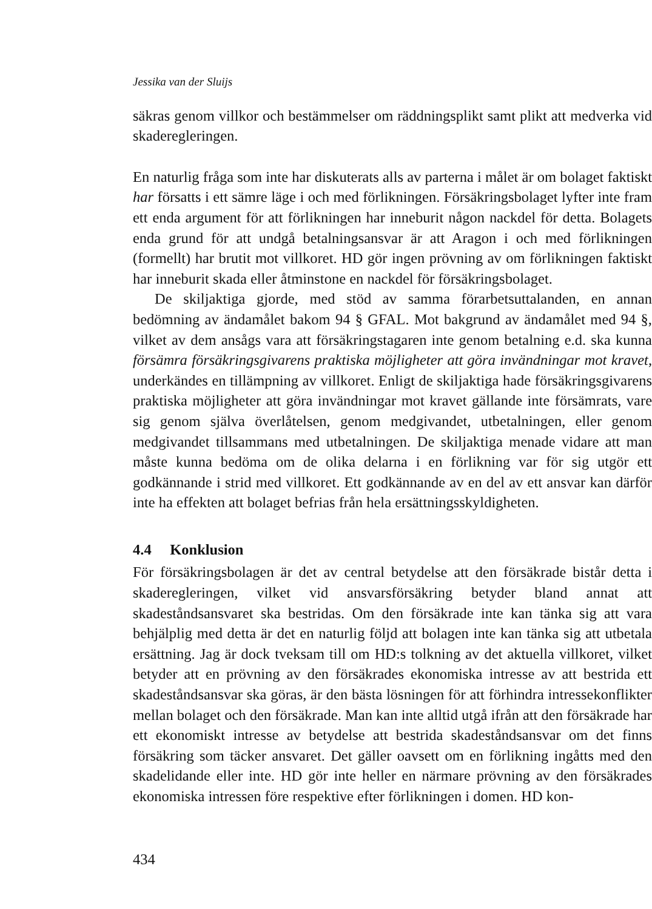Jessika van der Sluijs
säkras genom villkor och bestämmelser om räddningsplikt samt plikt att medverka vid skaderegleringen.
En naturlig fråga som inte har diskuterats alls av parterna i målet är om bolaget faktiskt har försatts i ett sämre läge i och med förlikningen. Försäkringsbolaget lyfter inte fram ett enda argument för att förlikningen har inneburit någon nackdel för detta. Bolagets enda grund för att undgå betalningsansvar är att Aragon i och med förlikningen (formellt) har brutit mot villkoret. HD gör ingen prövning av om förlikningen faktiskt har inneburit skada eller åtminstone en nackdel för försäkringsbolaget.
De skiljaktiga gjorde, med stöd av samma förarbetsuttalanden, en annan bedömning av ändamålet bakom 94 § GFAL. Mot bakgrund av ändamålet med 94 §, vilket av dem ansågs vara att försäkringstagaren inte genom betalning e.d. ska kunna försämra försäkringsgivarens praktiska möjligheter att göra invändningar mot kravet, underkändes en tillämpning av villkoret. Enligt de skiljaktiga hade försäkringsgivarens praktiska möjligheter att göra invändningar mot kravet gällande inte försämrats, vare sig genom själva överlåtelsen, genom medgivandet, utbetalningen, eller genom medgivandet tillsammans med utbetalningen. De skiljaktiga menade vidare att man måste kunna bedöma om de olika delarna i en förlikning var för sig utgör ett godkännande i strid med villkoret. Ett godkännande av en del av ett ansvar kan därför inte ha effekten att bolaget befrias från hela ersättningsskyldigheten.
4.4 Konklusion
För försäkringsbolagen är det av central betydelse att den försäkrade bistår detta i skaderegleringen, vilket vid ansvarsförsäkring betyder bland annat att skadeståndsansvaret ska bestridas. Om den försäkrade inte kan tänka sig att vara behjälplig med detta är det en naturlig följd att bolagen inte kan tänka sig att utbetala ersättning. Jag är dock tveksam till om HD:s tolkning av det aktuella villkoret, vilket betyder att en prövning av den försäkrades ekonomiska intresse av att bestrida ett skadeståndsansvar ska göras, är den bästa lösningen för att förhindra intressekonflikter mellan bolaget och den försäkrade. Man kan inte alltid utgå ifrån att den försäkrade har ett ekonomiskt intresse av betydelse att bestrida skadeståndsansvar om det finns försäkring som täcker ansvaret. Det gäller oavsett om en förlikning ingåtts med den skadelidande eller inte. HD gör inte heller en närmare prövning av den försäkrades ekonomiska intressen före respektive efter förlikningen i domen. HD kon-
434